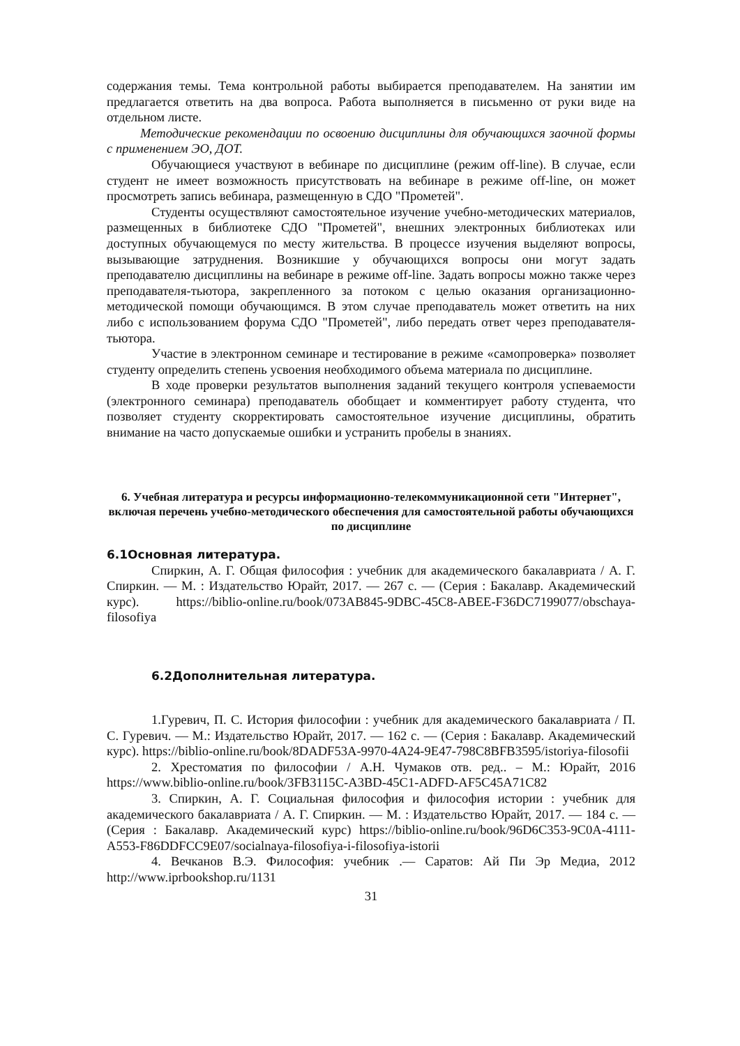содержания темы. Тема контрольной работы выбирается преподавателем. На занятии им предлагается ответить на два вопроса. Работа выполняется в письменно от руки виде на отдельном листе.
Методические рекомендации по освоению дисциплины для обучающихся заочной формы с применением ЭО, ДОТ.
Обучающиеся участвуют в вебинаре по дисциплине (режим off-line). В случае, если студент не имеет возможность присутствовать на вебинаре в режиме off-line, он может просмотреть запись вебинара, размещенную в СДО "Прометей".
Студенты осуществляют самостоятельное изучение учебно-методических материалов, размещенных в библиотеке СДО "Прометей", внешних электронных библиотеках или доступных обучающемуся по месту жительства. В процессе изучения выделяют вопросы, вызывающие затруднения. Возникшие у обучающихся вопросы они могут задать преподавателю дисциплины на вебинаре в режиме off-line. Задать вопросы можно также через преподавателя-тьютора, закрепленного за потоком с целью оказания организационно-методической помощи обучающимся. В этом случае преподаватель может ответить на них либо с использованием форума СДО "Прометей", либо передать ответ через преподавателя-тьютора.
Участие в электронном семинаре и тестирование в режиме «самопроверка» позволяет студенту определить степень усвоения необходимого объема материала по дисциплине.
В ходе проверки результатов выполнения заданий текущего контроля успеваемости (электронного семинара) преподаватель обобщает и комментирует работу студента, что позволяет студенту скорректировать самостоятельное изучение дисциплины, обратить внимание на часто допускаемые ошибки и устранить пробелы в знаниях.
6. Учебная литература и ресурсы информационно-телекоммуникационной сети "Интернет", включая перечень учебно-методического обеспечения для самостоятельной работы обучающихся по дисциплине
6.1Основная литература.
Спиркин, А. Г. Общая философия : учебник для академического бакалавриата / А. Г. Спиркин. — М. : Издательство Юрайт, 2017. — 267 с. — (Серия : Бакалавр. Академический курс). https://biblio-online.ru/book/073AB845-9DBC-45C8-ABEE-F36DC7199077/obschaya-filosofiya
6.2Дополнительная литература.
1.Гуревич, П. С. История философии : учебник для академического бакалавриата / П. С. Гуревич. — М.: Издательство Юрайт, 2017. — 162 с. — (Серия : Бакалавр. Академический курс). https://biblio-online.ru/book/8DADF53A-9970-4A24-9E47-798C8BFB3595/istoriya-filosofii
2. Хрестоматия по философии / А.Н. Чумаков отв. ред.. – М.: Юрайт, 2016 https://www.biblio-online.ru/book/3FB3115C-A3BD-45C1-ADFD-AF5C45A71C82
3. Спиркин, А. Г. Социальная философия и философия истории : учебник для академического бакалавриата / А. Г. Спиркин. — М. : Издательство Юрайт, 2017. — 184 с. — (Серия : Бакалавр. Академический курс) https://biblio-online.ru/book/96D6C353-9C0A-4111-A553-F86DDFCC9E07/socialnaya-filosofiya-i-filosofiya-istorii
4. Вечканов В.Э. Философия: учебник .— Саратов: Ай Пи Эр Медиа, 2012 http://www.iprbookshop.ru/1131
31